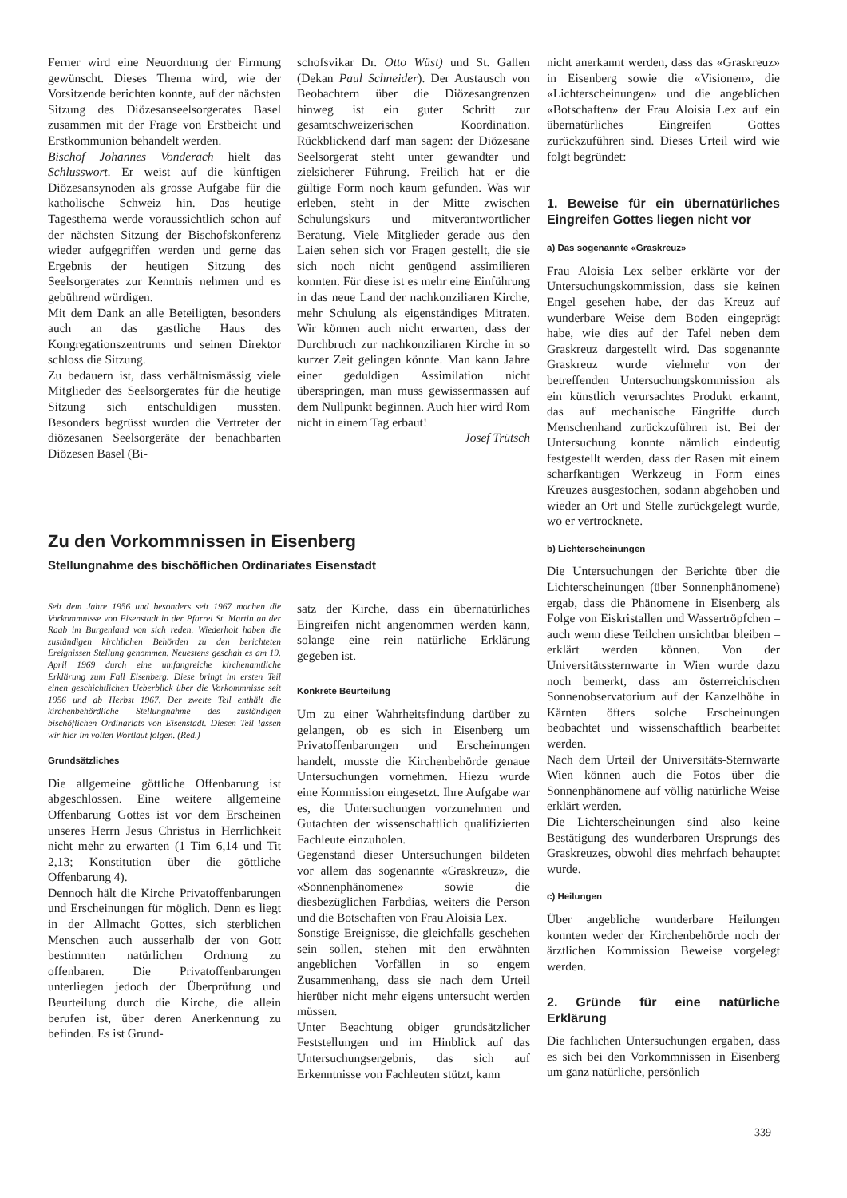Ferner wird eine Neuordnung der Firmung gewünscht. Dieses Thema wird, wie der Vorsitzende berichten konnte, auf der nächsten Sitzung des Diözesanseelsorgerates Basel zusammen mit der Frage von Erstbeicht und Erstkommunion behandelt werden.
Bischof Johannes Vonderach hielt das Schlusswort. Er weist auf die künftigen Diözesansynoden als grosse Aufgabe für die katholische Schweiz hin. Das heutige Tagesthema werde voraussichtlich schon auf der nächsten Sitzung der Bischofskonferenz wieder aufgegriffen werden und gerne das Ergebnis der heutigen Sitzung des Seelsorgerates zur Kenntnis nehmen und es gebührend würdigen.
Mit dem Dank an alle Beteiligten, besonders auch an das gastliche Haus des Kongregationszentrums und seinen Direktor schloss die Sitzung.
Zu bedauern ist, dass verhältnismässig viele Mitglieder des Seelsorgerates für die heutige Sitzung sich entschuldigen mussten. Besonders begrüsst wurden die Vertreter der diözesanen Seelsorgeräte der benachbarten Diözesen Basel (Bi-
schofsvikar Dr. Otto Wüst) und St. Gallen (Dekan Paul Schneider). Der Austausch von Beobachtern über die Diözesangrenzen hinweg ist ein guter Schritt zur gesamtschweizerischen Koordination. Rückblickend darf man sagen: der Diözesane Seelsorgerat steht unter gewandter und zielsicherer Führung. Freilich hat er die gültige Form noch kaum gefunden. Was wir erleben, steht in der Mitte zwischen Schulungskurs und mitverantwortlicher Beratung. Viele Mitglieder gerade aus den Laien sehen sich vor Fragen gestellt, die sie sich noch nicht genügend assimilieren konnten. Für diese ist es mehr eine Einführung in das neue Land der nachkonziliaren Kirche, mehr Schulung als eigenständiges Mitraten. Wir können auch nicht erwarten, dass der Durchbruch zur nachkonziliaren Kirche in so kurzer Zeit gelingen könnte. Man kann Jahre einer geduldigen Assimilation nicht überspringen, man muss gewissermassen auf dem Nullpunkt beginnen. Auch hier wird Rom nicht in einem Tag erbaut!
Josef Trütsch
Zu den Vorkommnissen in Eisenberg
Stellungnahme des bischöflichen Ordinariates Eisenstadt
Seit dem Jahre 1956 und besonders seit 1967 machen die Vorkommnisse von Eisenstadt in der Pfarrei St. Martin an der Raab im Burgenland von sich reden. Wiederholt haben die zuständigen kirchlichen Behörden zu den berichteten Ereignissen Stellung genommen. Neuestens geschah es am 19. April 1969 durch eine umfangreiche kirchenamtliche Erklärung zum Fall Eisenberg. Diese bringt im ersten Teil einen geschichtlichen Ueberblick über die Vorkommnisse seit 1956 und ab Herbst 1967. Der zweite Teil enthält die kirchenbehördliche Stellungnahme des zuständigen bischöflichen Ordinariats von Eisenstadt. Diesen Teil lassen wir hier im vollen Wortlaut folgen. (Red.)
Grundsätzliches
Die allgemeine göttliche Offenbarung ist abgeschlossen. Eine weitere allgemeine Offenbarung Gottes ist vor dem Erscheinen unseres Herrn Jesus Christus in Herrlichkeit nicht mehr zu erwarten (1 Tim 6,14 und Tit 2,13; Konstitution über die göttliche Offenbarung 4).
Dennoch hält die Kirche Privatoffenbarungen und Erscheinungen für möglich. Denn es liegt in der Allmacht Gottes, sich sterblichen Menschen auch ausserhalb der von Gott bestimmten natürlichen Ordnung zu offenbaren. Die Privatoffenbarungen unterliegen jedoch der Überprüfung und Beurteilung durch die Kirche, die allein berufen ist, über deren Anerkennung zu befinden. Es ist Grund-
satz der Kirche, dass ein übernatürliches Eingreifen nicht angenommen werden kann, solange eine rein natürliche Erklärung gegeben ist.
Konkrete Beurteilung
Um zu einer Wahrheitsfindung darüber zu gelangen, ob es sich in Eisenberg um Privatoffenbarungen und Erscheinungen handelt, musste die Kirchenbehörde genaue Untersuchungen vornehmen. Hiezu wurde eine Kommission eingesetzt. Ihre Aufgabe war es, die Untersuchungen vorzunehmen und Gutachten der wissenschaftlich qualifizierten Fachleute einzuholen.
Gegenstand dieser Untersuchungen bildeten vor allem das sogenannte «Graskreuz», die «Sonnenphänomene» sowie die diesbezüglichen Farbdias, weiters die Person und die Botschaften von Frau Aloisia Lex.
Sonstige Ereignisse, die gleichfalls geschehen sein sollen, stehen mit den erwähnten angeblichen Vorfällen in so engem Zusammenhang, dass sie nach dem Urteil hierüber nicht mehr eigens untersucht werden müssen.
Unter Beachtung obiger grundsätzlicher Feststellungen und im Hinblick auf das Untersuchungsergebnis, das sich auf Erkenntnisse von Fachleuten stützt, kann
nicht anerkannt werden, dass das «Graskreuz» in Eisenberg sowie die «Visionen», die «Lichterscheinungen» und die angeblichen «Botschaften» der Frau Aloisia Lex auf ein übernatürliches Eingreifen Gottes zurückzuführen sind. Dieses Urteil wird wie folgt begründet:
1. Beweise für ein übernatürliches Eingreifen Gottes liegen nicht vor
a) Das sogenannte «Graskreuz»
Frau Aloisia Lex selber erklärte vor der Untersuchungskommission, dass sie keinen Engel gesehen habe, der das Kreuz auf wunderbare Weise dem Boden eingeprägt habe, wie dies auf der Tafel neben dem Graskreuz dargestellt wird. Das sogenannte Graskreuz wurde vielmehr von der betreffenden Untersuchungskommission als ein künstlich verursachtes Produkt erkannt, das auf mechanische Eingriffe durch Menschenhand zurückzuführen ist. Bei der Untersuchung konnte nämlich eindeutig festgestellt werden, dass der Rasen mit einem scharfkantigen Werkzeug in Form eines Kreuzes ausgestochen, sodann abgehoben und wieder an Ort und Stelle zurückgelegt wurde, wo er vertrocknete.
b) Lichterscheinungen
Die Untersuchungen der Berichte über die Lichterscheinungen (über Sonnenphänomene) ergab, dass die Phänomene in Eisenberg als Folge von Eiskristallen und Wassertröpfchen – auch wenn diese Teilchen unsichtbar bleiben – erklärt werden können. Von der Universitätssternwarte in Wien wurde dazu noch bemerkt, dass am österreichischen Sonnenobservatorium auf der Kanzelhöhe in Kärnten öfters solche Erscheinungen beobachtet und wissenschaftlich bearbeitet werden.
Nach dem Urteil der Universitäts-Sternwarte Wien können auch die Fotos über die Sonnenphänomene auf völlig natürliche Weise erklärt werden.
Die Lichterscheinungen sind also keine Bestätigung des wunderbaren Ursprungs des Graskreuzes, obwohl dies mehrfach behauptet wurde.
c) Heilungen
Über angebliche wunderbare Heilungen konnten weder der Kirchenbehörde noch der ärztlichen Kommission Beweise vorgelegt werden.
2. Gründe für eine natürliche Erklärung
Die fachlichen Untersuchungen ergaben, dass es sich bei den Vorkommnissen in Eisenberg um ganz natürliche, persönlich
339